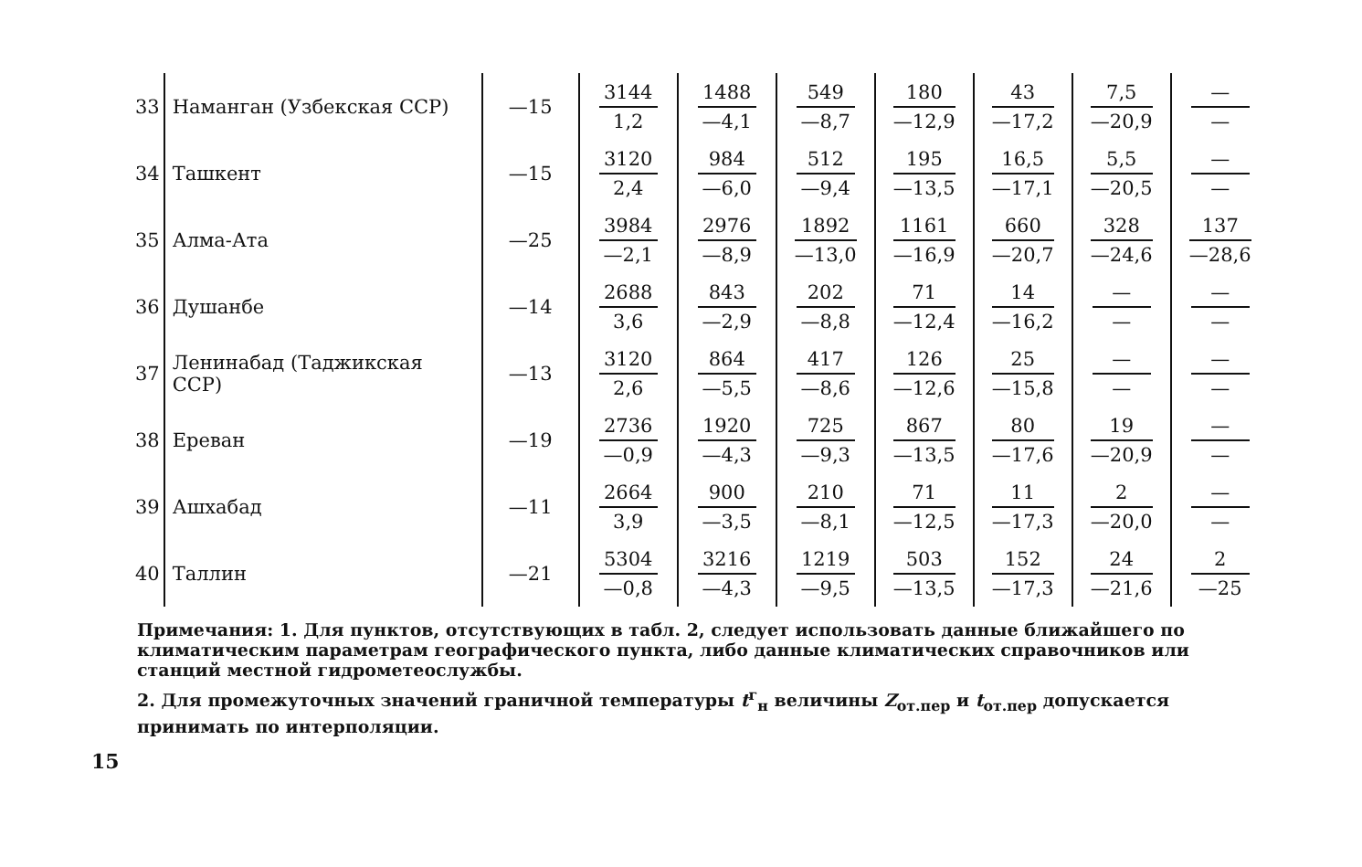| 33 | Наманган (Узбекская ССР) | —15 | 3144 1,2 | 1488 —4,1 | 549 —8,7 | 180 —12,9 | 43 —17,2 | 7,5 —20,9 | — — |
| 34 | Ташкент | —15 | 3120 2,4 | 984 —6,0 | 512 —9,4 | 195 —13,5 | 16,5 —17,1 | 5,5 —20,5 | — — |
| 35 | Алма-Ата | —25 | 3984 —2,1 | 2976 —8,9 | 1892 —13,0 | 1161 —16,9 | 660 —20,7 | 328 —24,6 | 137 —28,6 |
| 36 | Душанбе | —14 | 2688 3,6 | 843 —2,9 | 202 —8,8 | 71 —12,4 | 14 —16,2 | — — | — — |
| 37 | Ленинабад (Таджикская ССР) | —13 | 3120 2,6 | 864 —5,5 | 417 —8,6 | 126 —12,6 | 25 —15,8 | — — | — — |
| 38 | Ереван | —19 | 2736 —0,9 | 1920 —4,3 | 725 —9,3 | 867 —13,5 | 80 —17,6 | 19 —20,9 | — — |
| 39 | Ашхабад | —11 | 2664 3,9 | 900 —3,5 | 210 —8,1 | 71 —12,5 | 11 —17,3 | 2 —20,0 | — — |
| 40 | Таллин | —21 | 5304 —0,8 | 3216 —4,3 | 1219 —9,5 | 503 —13,5 | 152 —17,3 | 24 —21,6 | 2 —25 |
Примечания: 1. Для пунктов, отсутствующих в табл. 2, следует использовать данные ближайшего по климатическим параметрам географического пункта, либо данные климатических справочников или станций местной гидрометеослужбы.
2. Для промежуточных значений граничной температуры t<sup>г</sup><sub>н</sub> величины Z<sub>от.пер</sub> и t<sub>от.пер</sub> допускается принимать по интерполяции.
15